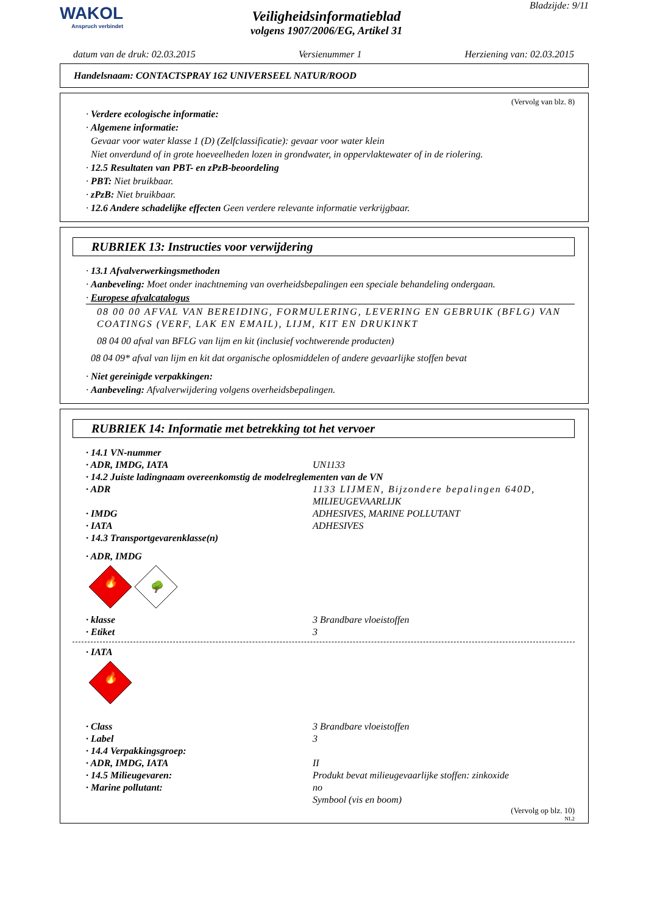WAKOL
Anspruch verbindet
Veiligheidsinformatieblad
volgens 1907/2006/EG, Artikel 31
Bladzijde: 9/11
datum van de druk: 02.03.2015 Versienummer 1 Herziening van: 02.03.2015
Handelsnaam: CONTACTSPRAY 162 UNIVERSEEL NATUR/ROOD
(Vervolg van blz. 8)
· Verdere ecologische informatie:
· Algemene informatie:
Gevaar voor water klasse 1 (D) (Zelfclassificatie): gevaar voor water klein
Niet onverdund of in grote hoeveelheden lozen in grondwater, in oppervlaktewater of in de riolering.
· 12.5 Resultaten van PBT- en zPzB-beoordeling
· PBT: Niet bruikbaar.
· zPzB: Niet bruikbaar.
· 12.6 Andere schadelijke effecten Geen verdere relevante informatie verkrijgbaar.
RUBRIEK 13: Instructies voor verwijdering
· 13.1 Afvalverwerkingsmethoden
· Aanbeveling: Moet onder inachtneming van overheidsbepalingen een speciale behandeling ondergaan.
· Europese afvalcatalogus
08 00 00 AFVAL VAN BEREIDING, FORMULERING, LEVERING EN GEBRUIK (BFLG) VAN COATINGS (VERF, LAK EN EMAIL), LIJM, KIT EN DRUKINKT
08 04 00 afval van BFLG van lijm en kit (inclusief vochtwerende producten)
08 04 09* afval van lijm en kit dat organische oplosmiddelen of andere gevaarlijke stoffen bevat
· Niet gereinigde verpakkingen:
· Aanbeveling: Afvalverwijdering volgens overheidsbepalingen.
RUBRIEK 14: Informatie met betrekking tot het vervoer
· 14.1 VN-nummer
· ADR, IMDG, IATA UN1133
· 14.2 Juiste ladingnaam overeenkomstig de modelreglementen van de VN
· ADR 1133 LIJMEN, Bijzondere bepalingen 640D, MILIEUGEVAARLIJK
· IMDG ADHESIVES, MARINE POLLUTANT
· IATA ADHESIVES
· 14.3 Transportgevarenklasse(n)
· ADR, IMDG
🔥
🌳
· klasse 3 Brandbare vloeistoffen
· Etiket 3
· IATA
🔥
· Class 3 Brandbare vloeistoffen
· Label 3
· 14.4 Verpakkingsgroep:
· ADR, IMDG, IATA II
· 14.5 Milieugevaren: Produkt bevat milieugevaarlijke stoffen: zinkoxide
· Marine pollutant: no
Symbool (vis en boom)
(Vervolg op blz. 10)
NL2